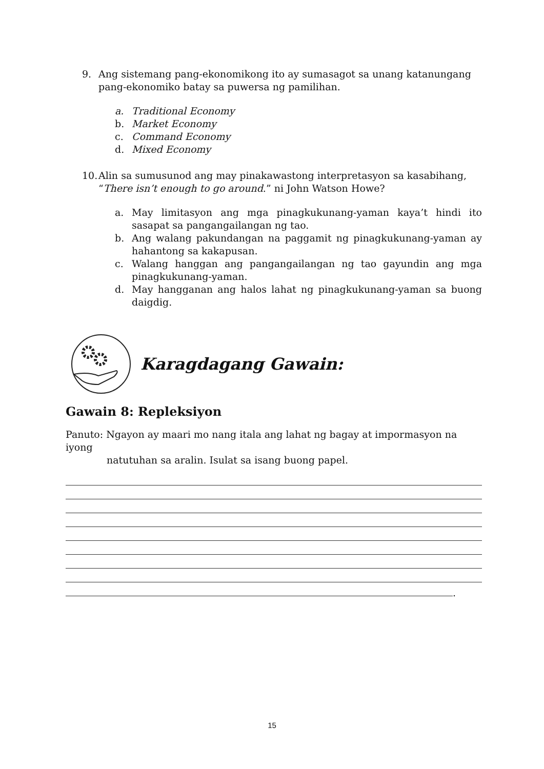9. Ang sistemang pang-ekonomikong ito ay sumasagot sa unang katanungang
pang-ekonomiko batay sa puwersa ng pamilihan.
a. Traditional Economy
b. Market Economy
c. Command Economy
d. Mixed Economy
10. Alin sa sumusunod ang may pinakawastong interpretasyon sa kasabihang,
“There isn’t enough to go around.” ni John Watson Howe?
a. May limitasyon ang mga pinagkukunang-yaman kaya’t hindi ito sasapat sa pangangailangan ng tao.
b. Ang walang pakundangan na paggamit ng pinagkukunang-yaman ay hahantong sa kakapusan.
c. Walang hanggan ang pangangailangan ng tao gayundin ang mga pinagkukunang-yaman.
d. May hangganan ang halos lahat ng pinagkukunang-yaman sa buong daigdig.
Karagdagang Gawain:
Gawain 8: Repleksiyon
Panuto: Ngayon ay maari mo nang itala ang lahat ng bagay at impormasyon na iyong
natutuhan sa aralin. Isulat sa isang buong papel.
.
15